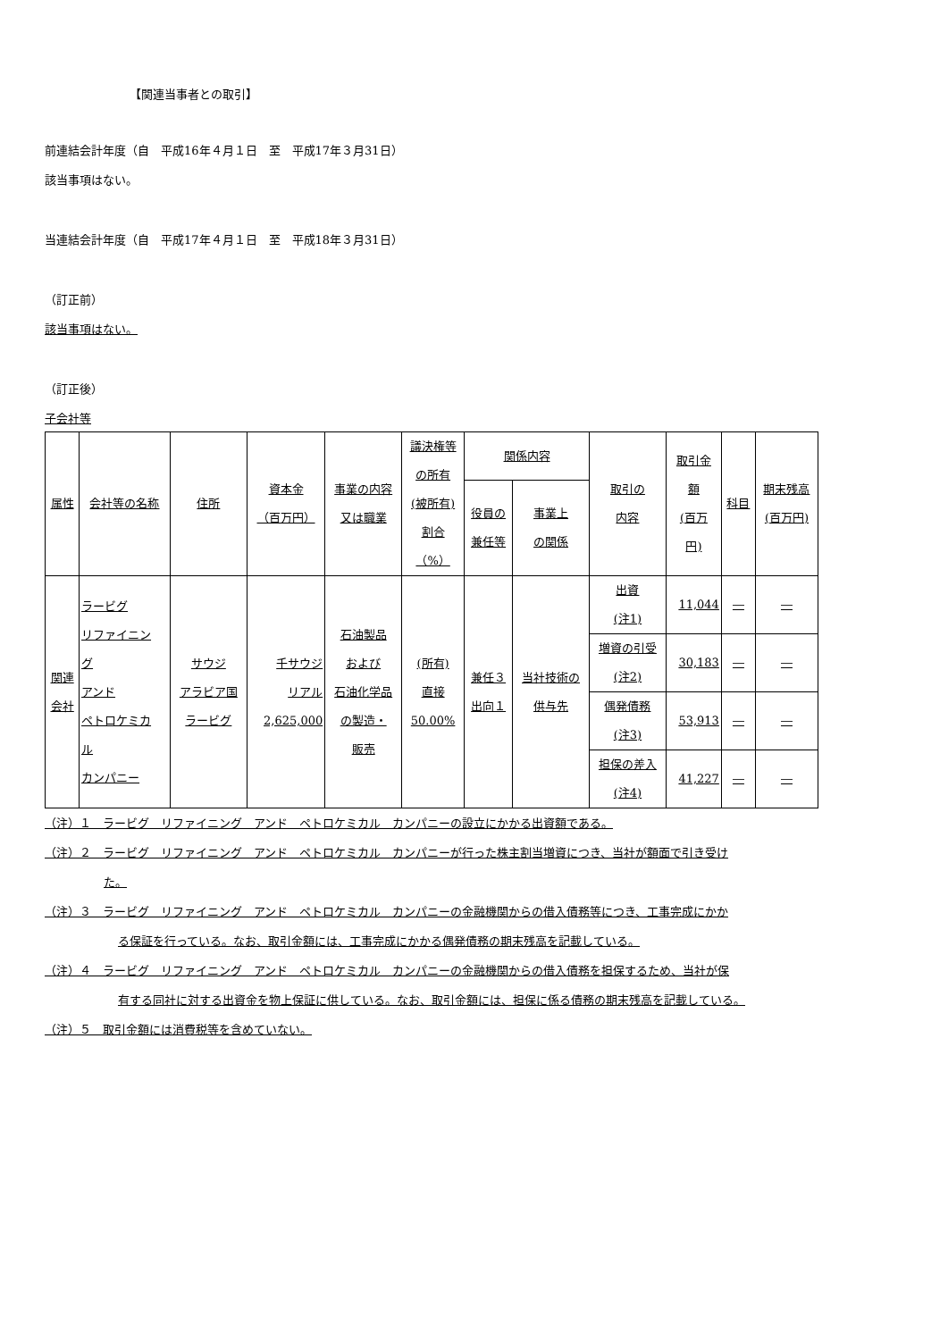【関連当事者との取引】
前連結会計年度（自　平成16年４月１日　至　平成17年３月31日）
該当事項はない。
当連結会計年度（自　平成17年４月１日　至　平成18年３月31日）
（訂正前）
該当事項はない。
（訂正後）
子会社等
| 属性 | 会社等の名称 | 住所 | 資本金 （百万円） | 事業の内容 又は職業 | 議決権等 の所有 (被所有) 割合 （%） | 関係内容 | | 取引の 内容 | 取引金 額 (百万 円) | 科目 | 期末残高 (百万円) |
| --- | --- | --- | --- | --- | --- | --- | --- | --- | --- | --- | --- |
| | | | | | | 役員の 兼任等 | 事業上 の関係 | | | | |
| 関連 会社 | ラービグ リファイニン グ アンド ペトロケミカ ル カンパニー | サウジ アラビア国 ラービグ | 千サウジ リアル 2,625,000 | 石油製品 および 石油化学品 の製造・ 販売 | (所有) 直接 50.00% | 兼任３ 出向１ | 当社技術の 供与先 | 出資 (注1) | 11,044 | ― | ― |
| | | | | | | | | 増資の引受 (注2) | 30,183 | ― | ― |
| | | | | | | | | 偶発債務 (注3) | 53,913 | ― | ― |
| | | | | | | | | 担保の差入 (注4) | 41,227 | ― | ― |
（注）１　ラービグ　リファイニング　アンド　ペトロケミカル　カンパニーの設立にかかる出資額である。
（注）２　ラービグ　リファイニング　アンド　ペトロケミカル　カンパニーが行った株主割当増資につき、当社が額面で引き受け
た。
（注）３　ラービグ　リファイニング　アンド　ペトロケミカル　カンパニーの金融機関からの借入債務等につき、工事完成にかか
る保証を行っている。なお、取引金額には、工事完成にかかる偶発債務の期末残高を記載している。
（注）４　ラービグ　リファイニング　アンド　ペトロケミカル　カンパニーの金融機関からの借入債務を担保するため、当社が保
有する同社に対する出資金を物上保証に供している。なお、取引金額には、担保に係る債務の期末残高を記載している。
（注）５　取引金額には消費税等を含めていない。